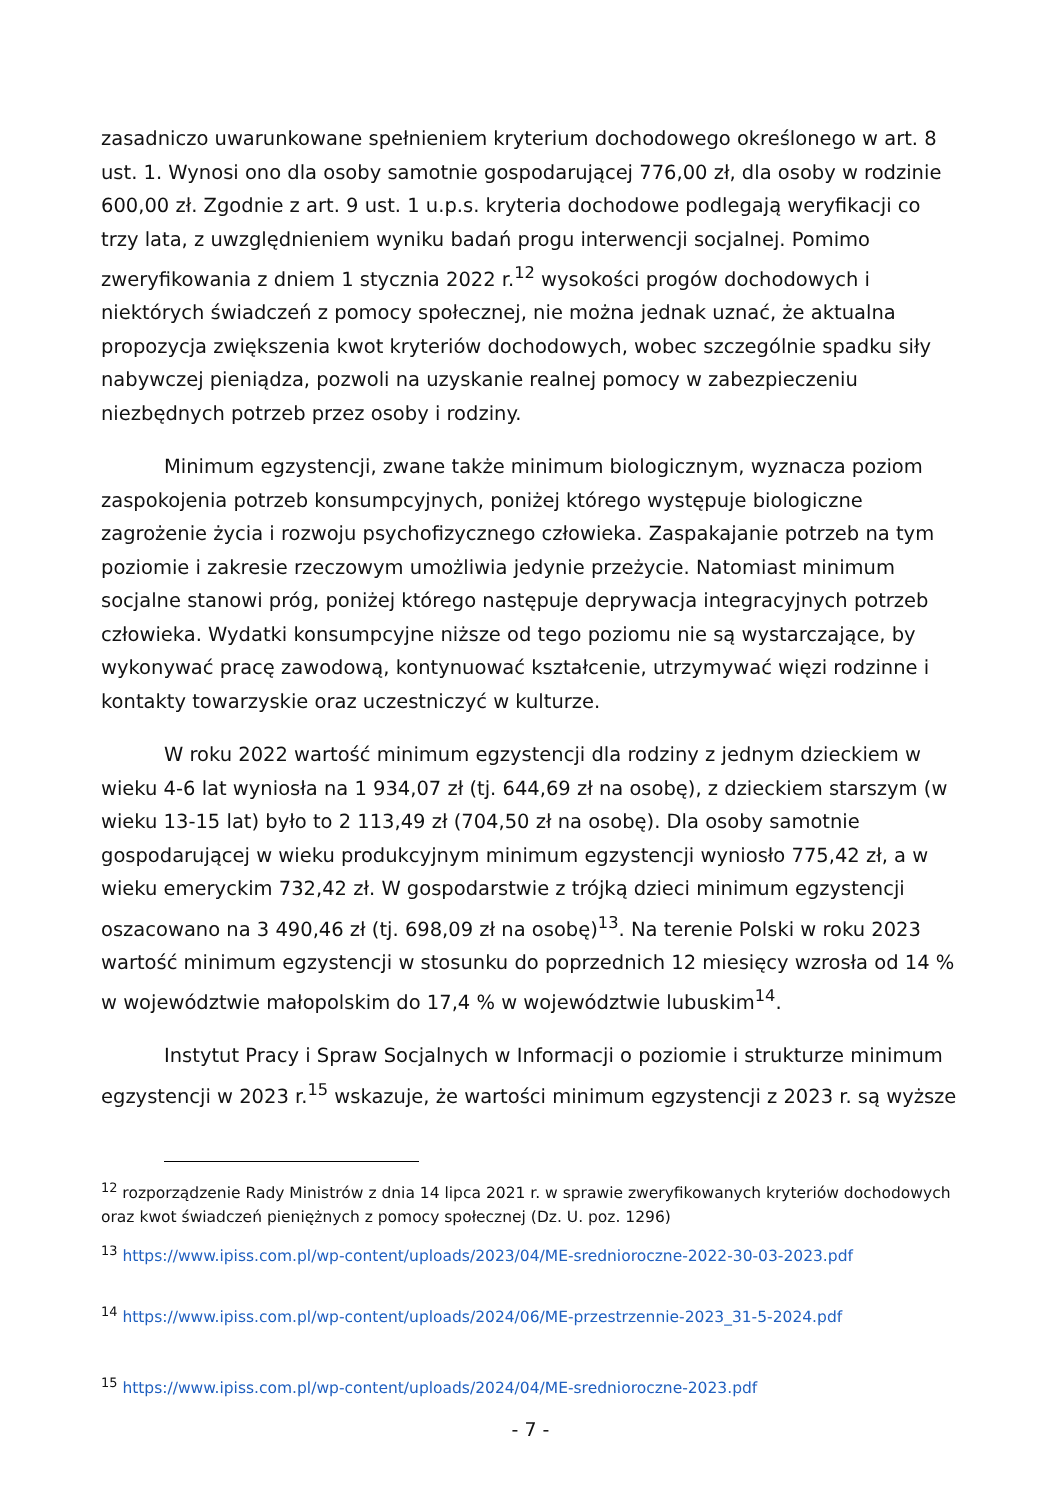zasadniczo uwarunkowane spełnieniem kryterium dochodowego określonego w art. 8 ust. 1. Wynosi ono dla osoby samotnie gospodarującej 776,00 zł, dla osoby w rodzinie 600,00 zł. Zgodnie z art. 9 ust. 1 u.p.s. kryteria dochodowe podlegają weryfikacji co trzy lata, z uwzględnieniem wyniku badań progu interwencji socjalnej. Pomimo zweryfikowania z dniem 1 stycznia 2022 r.<sup>12</sup> wysokości progów dochodowych i niektórych świadczeń z pomocy społecznej, nie można jednak uznać, że aktualna propozycja zwiększenia kwot kryteriów dochodowych, wobec szczególnie spadku siły nabywczej pieniądza, pozwoli na uzyskanie realnej pomocy w zabezpieczeniu niezbędnych potrzeb przez osoby i rodziny.
Minimum egzystencji, zwane także minimum biologicznym, wyznacza poziom zaspokojenia potrzeb konsumpcyjnych, poniżej którego występuje biologiczne zagrożenie życia i rozwoju psychofizycznego człowieka. Zaspakajanie potrzeb na tym poziomie i zakresie rzeczowym umożliwia jedynie przeżycie. Natomiast minimum socjalne stanowi próg, poniżej którego następuje deprywacja integracyjnych potrzeb człowieka. Wydatki konsumpcyjne niższe od tego poziomu nie są wystarczające, by wykonywać pracę zawodową, kontynuować kształcenie, utrzymywać więzi rodzinne i kontakty towarzyskie oraz uczestniczyć w kulturze.
W roku 2022 wartość minimum egzystencji dla rodziny z jednym dzieckiem w wieku 4-6 lat wyniosła na 1 934,07 zł (tj. 644,69 zł na osobę), z dzieckiem starszym (w wieku 13-15 lat) było to 2 113,49 zł (704,50 zł na osobę). Dla osoby samotnie gospodarującej w wieku produkcyjnym minimum egzystencji wyniosło 775,42 zł, a w wieku emeryckim 732,42 zł. W gospodarstwie z trójką dzieci minimum egzystencji oszacowano na 3 490,46 zł (tj. 698,09 zł na osobę)<sup>13</sup>. Na terenie Polski w roku 2023 wartość minimum egzystencji w stosunku do poprzednich 12 miesięcy wzrosła od 14 % w województwie małopolskim do 17,4 % w województwie lubuskim<sup>14</sup>.
Instytut Pracy i Spraw Socjalnych w Informacji o poziomie i strukturze minimum egzystencji w 2023 r.<sup>15</sup> wskazuje, że wartości minimum egzystencji z 2023 r. są wyższe
<sup>12</sup> rozporządzenie Rady Ministrów z dnia 14 lipca 2021 r. w sprawie zweryfikowanych kryteriów dochodowych oraz kwot świadczeń pieniężnych z pomocy społecznej (Dz. U. poz. 1296)
<sup>13</sup> https://www.ipiss.com.pl/wp-content/uploads/2023/04/ME-srednioroczne-2022-30-03-2023.pdf
<sup>14</sup> https://www.ipiss.com.pl/wp-content/uploads/2024/06/ME-przestrzennie-2023_31-5-2024.pdf
<sup>15</sup> https://www.ipiss.com.pl/wp-content/uploads/2024/04/ME-srednioroczne-2023.pdf
- 7 -